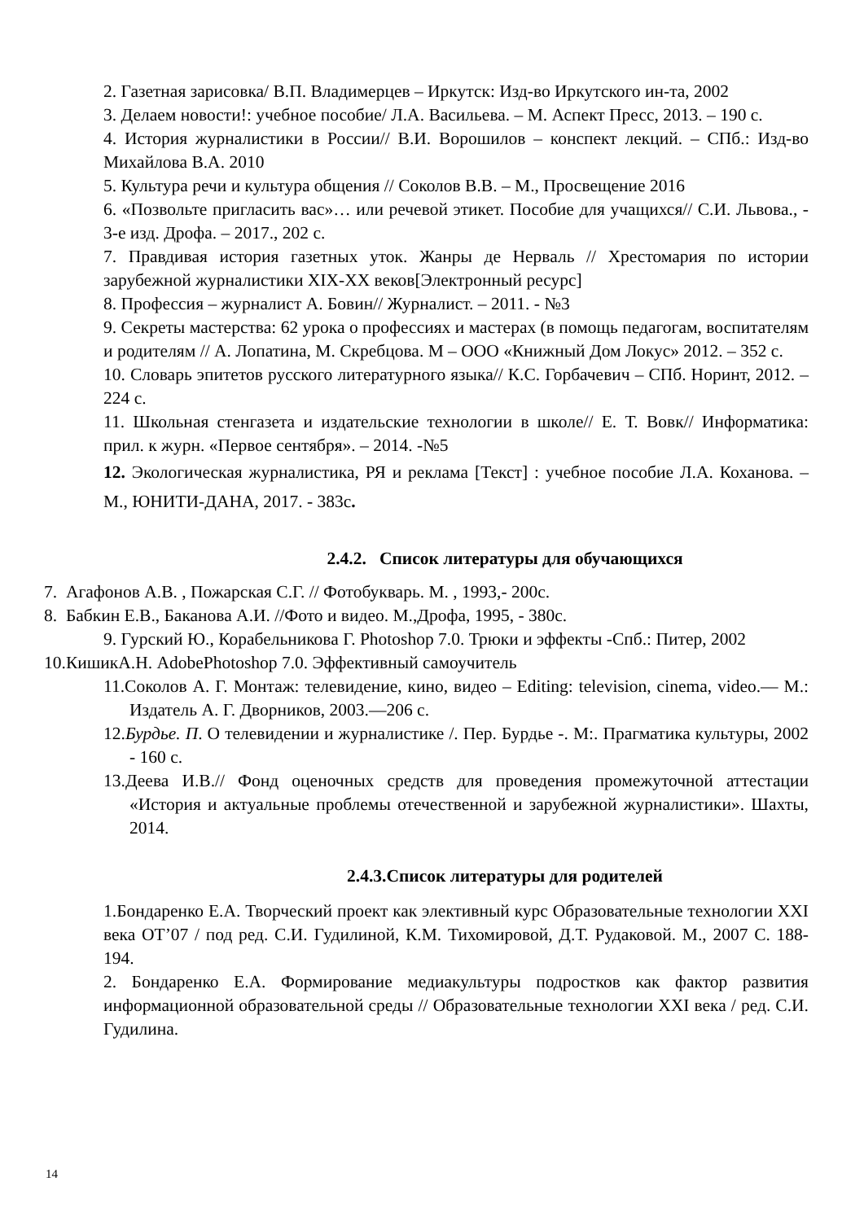2. Газетная зарисовка/ В.П. Владимерцев – Иркутск: Изд-во Иркутского ин-та, 2002
3. Делаем новости!: учебное пособие/ Л.А. Васильева. – М. Аспект Пресс, 2013. – 190 с.
4. История журналистики в России// В.И. Ворошилов – конспект лекций. – СПб.: Изд-во Михайлова В.А. 2010
5. Культура речи и культура общения // Соколов В.В. – М., Просвещение 2016
6. «Позвольте пригласить вас»… или речевой этикет. Пособие для учащихся// С.И. Львова., - 3-е изд. Дрофа. – 2017., 202 с.
7. Правдивая история газетных уток. Жанры де Нерваль // Хрестомария по истории зарубежной журналистики XIX-XX веков[Электронный ресурс]
8. Профессия – журналист А. Бовин// Журналист. – 2011. - №3
9. Секреты мастерства: 62 урока о профессиях и мастерах (в помощь педагогам, воспитателям и родителям // А. Лопатина, М. Скребцова. М – ООО «Книжный Дом Локус» 2012. – 352 с.
10. Словарь эпитетов русского литературного языка// К.С. Горбачевич – СПб. Норинт, 2012. – 224 с.
11. Школьная стенгазета и издательские технологии в школе// Е. Т. Вовк// Информатика: прил. к журн. «Первое сентября». – 2014. -№5
12. Экологическая журналистика, РЯ и реклама [Текст] : учебное пособие Л.А. Коханова. – М., ЮНИТИ-ДАНА, 2017. - 383с.
2.4.2. Список литературы для обучающихся
7. Агафонов А.В. , Пожарская С.Г. // Фотобукварь. М. , 1993,- 200с.
8. Бабкин Е.В., Баканова А.И. //Фото и видео. М.,Дрофа, 1995, - 380с.
9. Гурский Ю., Корабельникова Г. Photoshop 7.0. Трюки и эффекты -Спб.: Питер, 2002
10.КишикА.Н. AdobePhotoshop 7.0. Эффективный самоучитель
11.Соколов А. Г. Монтаж: телевидение, кино, видео – Editing: television, cinema, video.— М.: Издатель А. Г. Дворников, 2003.—206 с.
12.Бурдье. П. О телевидении и журналистике /. Пер. Бурдье -. М:. Прагматика культуры, 2002 - 160 с.
13.Деева И.В.// Фонд оценочных средств для проведения промежуточной аттестации «История и актуальные проблемы отечественной и зарубежной журналистики». Шахты, 2014.
2.4.3.Список литературы для родителей
1.Бондаренко Е.А. Творческий проект как элективный курс Образовательные технологии XXI века ОТ’07 / под ред. С.И. Гудилиной, К.М. Тихомировой, Д.Т. Рудаковой. М., 2007 С. 188-194.
2. Бондаренко Е.А. Формирование медиакультуры подростков как фактор развития информационной образовательной среды // Образовательные технологии XXI века / ред. С.И. Гудилина.
14